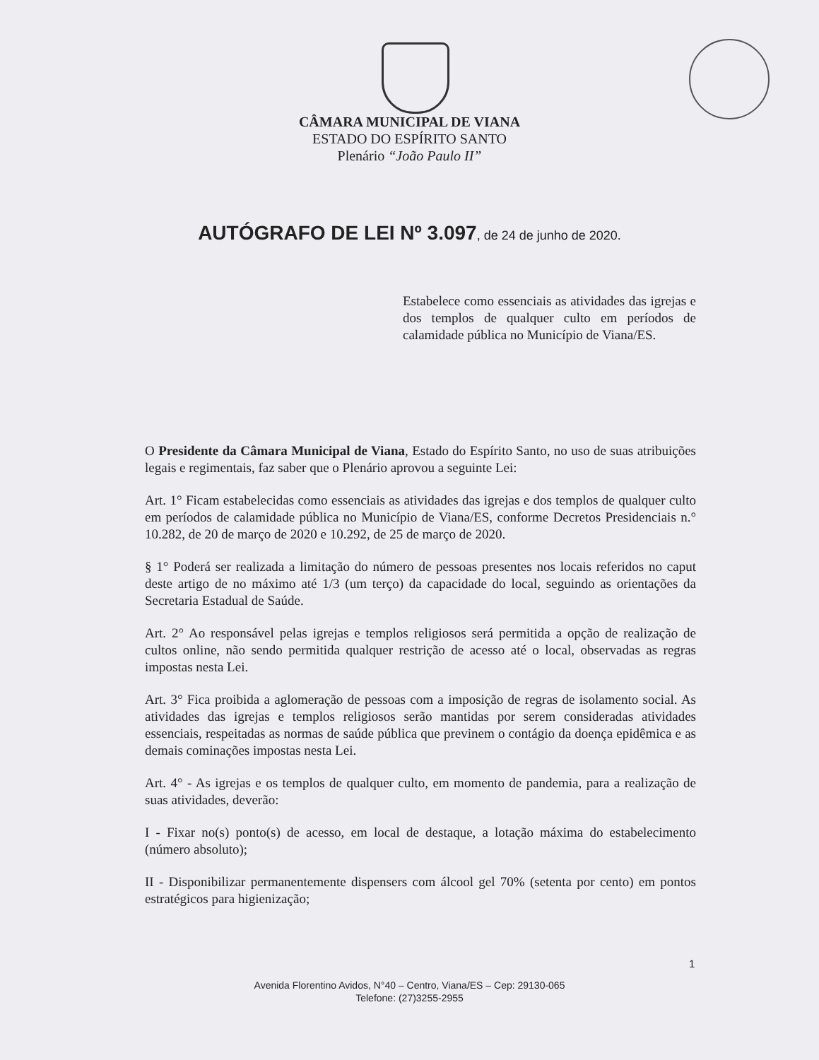CÂMARA MUNICIPAL DE VIANA
ESTADO DO ESPÍRITO SANTO
Plenário “João Paulo II”
AUTÓGRAFO DE LEI Nº 3.097, de 24 de junho de 2020.
Estabelece como essenciais as atividades das igrejas e dos templos de qualquer culto em períodos de calamidade pública no Município de Viana/ES.
O Presidente da Câmara Municipal de Viana, Estado do Espírito Santo, no uso de suas atribuições legais e regimentais, faz saber que o Plenário aprovou a seguinte Lei:
Art. 1° Ficam estabelecidas como essenciais as atividades das igrejas e dos templos de qualquer culto em períodos de calamidade pública no Município de Viana/ES, conforme Decretos Presidenciais n.° 10.282, de 20 de março de 2020 e 10.292, de 25 de março de 2020.
§ 1° Poderá ser realizada a limitação do número de pessoas presentes nos locais referidos no caput deste artigo de no máximo até 1/3 (um terço) da capacidade do local, seguindo as orientações da Secretaria Estadual de Saúde.
Art. 2° Ao responsável pelas igrejas e templos religiosos será permitida a opção de realização de cultos online, não sendo permitida qualquer restrição de acesso até o local, observadas as regras impostas nesta Lei.
Art. 3° Fica proibida a aglomeração de pessoas com a imposição de regras de isolamento social. As atividades das igrejas e templos religiosos serão mantidas por serem consideradas atividades essenciais, respeitadas as normas de saúde pública que previnem o contágio da doença epidêmica e as demais cominações impostas nesta Lei.
Art. 4° - As igrejas e os templos de qualquer culto, em momento de pandemia, para a realização de suas atividades, deverão:
I - Fixar no(s) ponto(s) de acesso, em local de destaque, a lotação máxima do estabelecimento (número absoluto);
II - Disponibilizar permanentemente dispensers com álcool gel 70% (setenta por cento) em pontos estratégicos para higienização;
1
Avenida Florentino Avidos, N°40 – Centro, Viana/ES – Cep: 29130-065
Telefone: (27)3255-2955